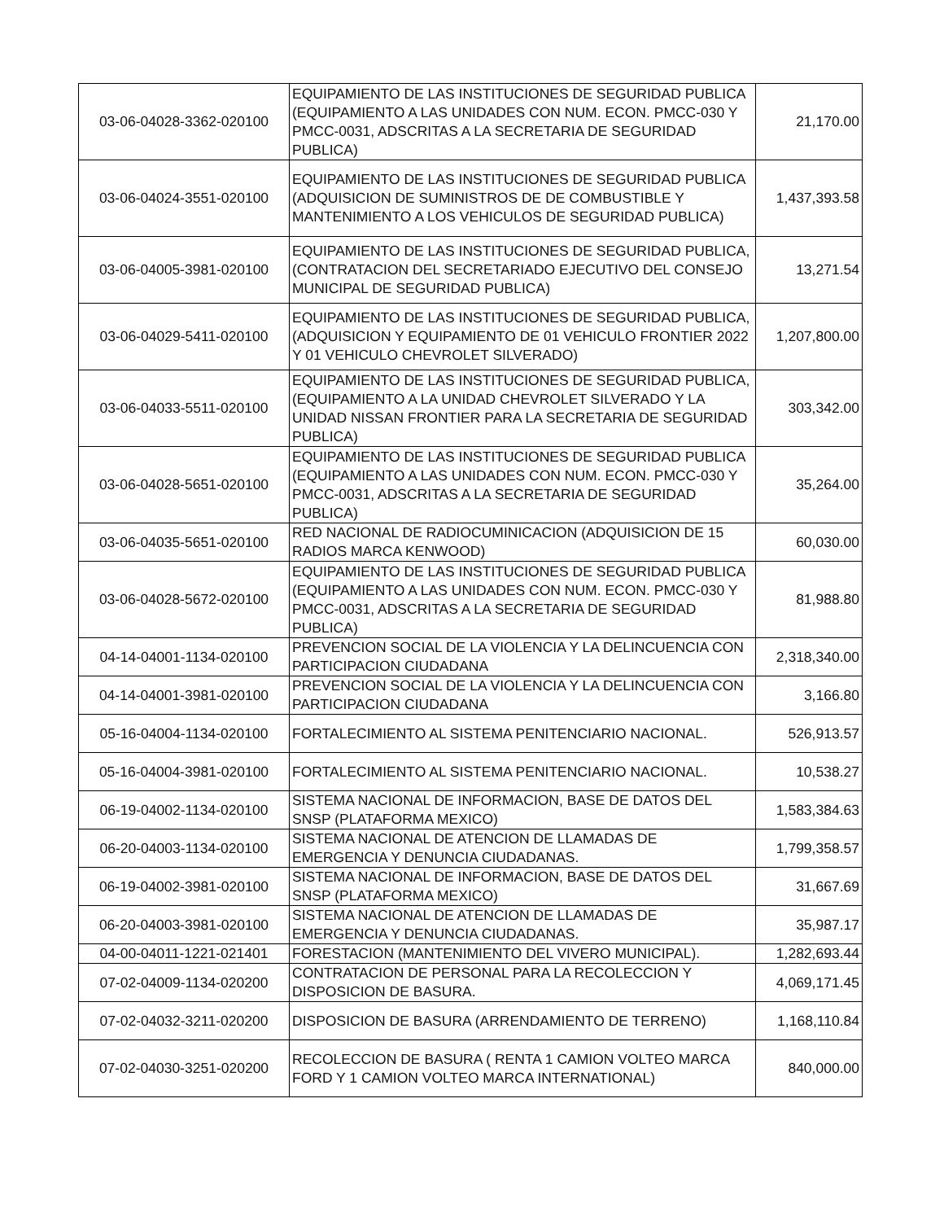| 03-06-04028-3362-020100 | EQUIPAMIENTO DE LAS INSTITUCIONES DE SEGURIDAD PUBLICA (EQUIPAMIENTO A LAS UNIDADES CON NUM. ECON. PMCC-030 Y PMCC-0031, ADSCRITAS A LA SECRETARIA DE SEGURIDAD PUBLICA) | 21,170.00 |
| 03-06-04024-3551-020100 | EQUIPAMIENTO DE LAS INSTITUCIONES DE SEGURIDAD PUBLICA (ADQUISICION DE SUMINISTROS DE DE COMBUSTIBLE Y MANTENIMIENTO A LOS VEHICULOS DE SEGURIDAD PUBLICA) | 1,437,393.58 |
| 03-06-04005-3981-020100 | EQUIPAMIENTO DE LAS INSTITUCIONES DE SEGURIDAD PUBLICA, (CONTRATACION DEL SECRETARIADO EJECUTIVO DEL CONSEJO MUNICIPAL DE SEGURIDAD PUBLICA) | 13,271.54 |
| 03-06-04029-5411-020100 | EQUIPAMIENTO DE LAS INSTITUCIONES DE SEGURIDAD PUBLICA, (ADQUISICION Y EQUIPAMIENTO DE 01 VEHICULO FRONTIER 2022 Y 01 VEHICULO CHEVROLET SILVERADO) | 1,207,800.00 |
| 03-06-04033-5511-020100 | EQUIPAMIENTO DE LAS INSTITUCIONES DE SEGURIDAD PUBLICA, (EQUIPAMIENTO A LA UNIDAD CHEVROLET SILVERADO Y LA UNIDAD NISSAN FRONTIER PARA LA SECRETARIA DE SEGURIDAD PUBLICA) | 303,342.00 |
| 03-06-04028-5651-020100 | EQUIPAMIENTO DE LAS INSTITUCIONES DE SEGURIDAD PUBLICA (EQUIPAMIENTO A LAS UNIDADES CON NUM. ECON. PMCC-030 Y PMCC-0031, ADSCRITAS A LA SECRETARIA DE SEGURIDAD PUBLICA) | 35,264.00 |
| 03-06-04035-5651-020100 | RED NACIONAL DE RADIOCUMINICACION (ADQUISICION DE 15 RADIOS MARCA KENWOOD) | 60,030.00 |
| 03-06-04028-5672-020100 | EQUIPAMIENTO DE LAS INSTITUCIONES DE SEGURIDAD PUBLICA (EQUIPAMIENTO A LAS UNIDADES CON NUM. ECON. PMCC-030 Y PMCC-0031, ADSCRITAS A LA SECRETARIA DE SEGURIDAD PUBLICA) | 81,988.80 |
| 04-14-04001-1134-020100 | PREVENCION SOCIAL DE LA VIOLENCIA Y LA DELINCUENCIA CON PARTICIPACION CIUDADANA | 2,318,340.00 |
| 04-14-04001-3981-020100 | PREVENCION SOCIAL DE LA VIOLENCIA Y LA DELINCUENCIA CON PARTICIPACION CIUDADANA | 3,166.80 |
| 05-16-04004-1134-020100 | FORTALECIMIENTO AL SISTEMA PENITENCIARIO NACIONAL. | 526,913.57 |
| 05-16-04004-3981-020100 | FORTALECIMIENTO AL SISTEMA PENITENCIARIO NACIONAL. | 10,538.27 |
| 06-19-04002-1134-020100 | SISTEMA NACIONAL DE INFORMACION, BASE DE DATOS DEL SNSP (PLATAFORMA MEXICO) | 1,583,384.63 |
| 06-20-04003-1134-020100 | SISTEMA NACIONAL DE ATENCION DE LLAMADAS DE EMERGENCIA Y DENUNCIA CIUDADANAS. | 1,799,358.57 |
| 06-19-04002-3981-020100 | SISTEMA NACIONAL DE INFORMACION, BASE DE DATOS DEL SNSP (PLATAFORMA MEXICO) | 31,667.69 |
| 06-20-04003-3981-020100 | SISTEMA NACIONAL DE ATENCION DE LLAMADAS DE EMERGENCIA Y DENUNCIA CIUDADANAS. | 35,987.17 |
| 04-00-04011-1221-021401 | FORESTACION (MANTENIMIENTO DEL VIVERO MUNICIPAL). | 1,282,693.44 |
| 07-02-04009-1134-020200 | CONTRATACION DE PERSONAL PARA LA RECOLECCION Y DISPOSICION DE BASURA. | 4,069,171.45 |
| 07-02-04032-3211-020200 | DISPOSICION DE BASURA (ARRENDAMIENTO DE TERRENO) | 1,168,110.84 |
| 07-02-04030-3251-020200 | RECOLECCION DE BASURA ( RENTA 1 CAMION VOLTEO MARCA FORD Y 1 CAMION VOLTEO MARCA INTERNATIONAL) | 840,000.00 |